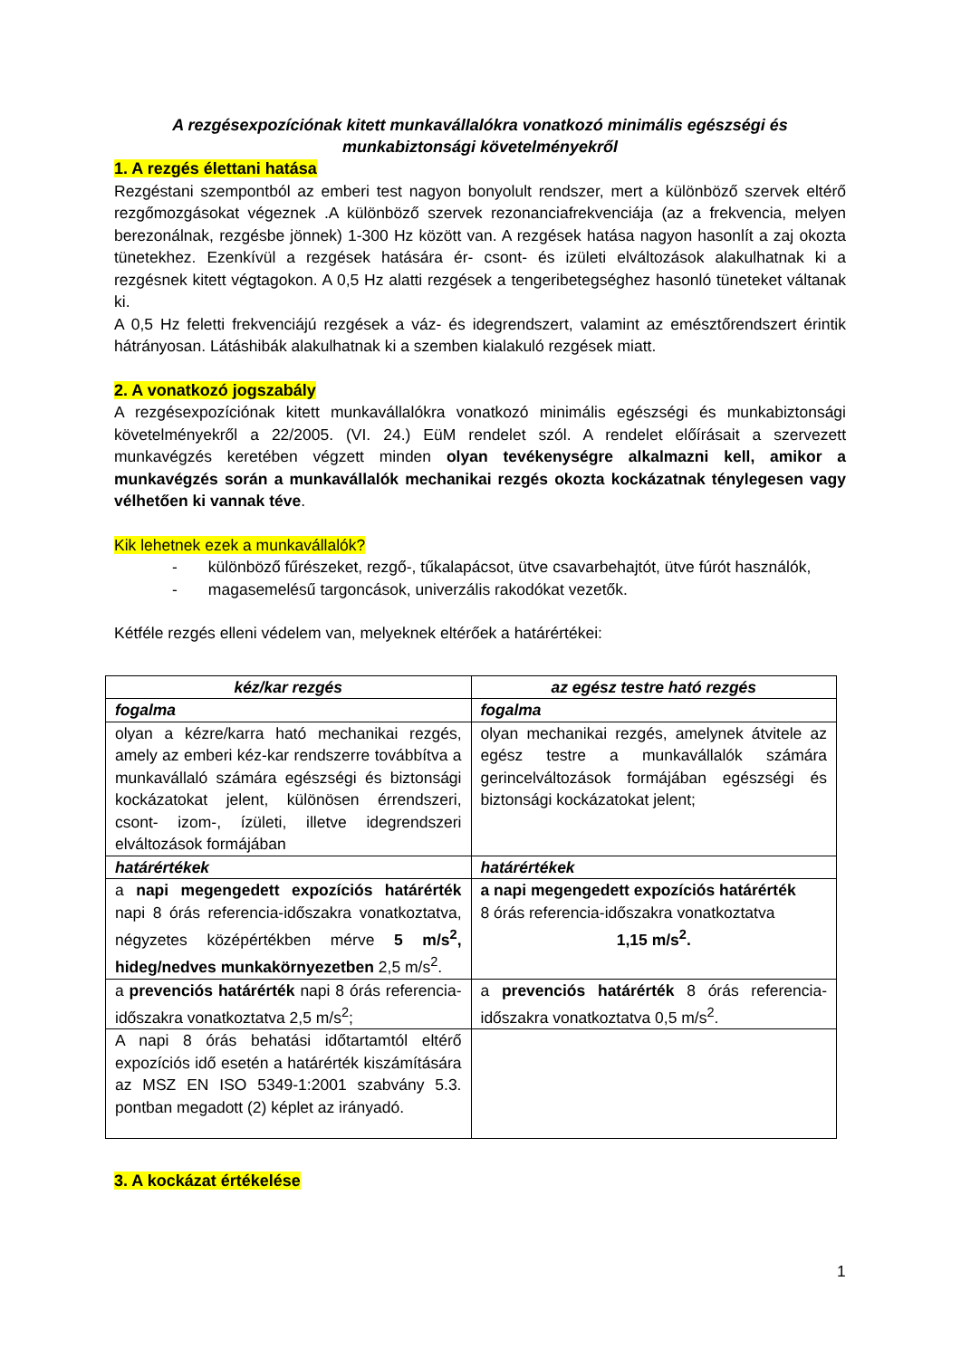A rezgésexpozíciónak kitett munkavállalókra vonatkozó minimális egészségi és munkabiztonsági követelményekről
1. A rezgés élettani hatása
Rezgéstani szempontból az emberi test nagyon bonyolult rendszer, mert a különböző szervek eltérő rezgőmozgásokat végeznek .A különböző szervek rezonanciafrekvenciája (az a frekvencia, melyen berezonálnak, rezgésbe jönnek) 1-300 Hz között van. A rezgések hatása nagyon hasonlít a zaj okozta tünetekhez. Ezenkívül a rezgések hatására ér- csont- és izületi elváltozások alakulhatnak ki a rezgésnek kitett végtagokon. A 0,5 Hz alatti rezgések a tengeribetegséghez hasonló tüneteket váltanak ki.
A 0,5 Hz feletti frekvenciájú rezgések a váz- és idegrendszert, valamint az emésztőrendszert érintik hátrányosan. Látáshibák alakulhatnak ki a szemben kialakuló rezgések miatt.
2. A vonatkozó jogszabály
A rezgésexpozíciónak kitett munkavállalókra vonatkozó minimális egészségi és munkabiztonsági követelményekről a 22/2005. (VI. 24.) EüM rendelet szól. A rendelet előírásait a szervezett munkavégzés keretében végzett minden olyan tevékenységre alkalmazni kell, amikor a munkavégzés során a munkavállalók mechanikai rezgés okozta kockázatnak ténylegesen vagy vélhetően ki vannak téve.
Kik lehetnek ezek a munkavállalók?
- különböző fűrészeket, rezgő-, tűkalapácsot, ütve csavarbehajtót, ütve fúrót használók,
- magasemelésű targoncások, univerzális rakodókat vezetők.
Kétféle rezgés elleni védelem van, melyeknek eltérőek a határértékei:
| kéz/kar rezgés | az egész testre ható rezgés |
| --- | --- |
| fogalma | fogalma |
| olyan a kézre/karra ható mechanikai rezgés, amely az emberi kéz-kar rendszerre továbbítva a munkavállaló számára egészségi és biztonsági kockázatokat jelent, különösen érrendszeri, csont- izom-, ízületi, illetve idegrendszeri elváltozások formájában | olyan mechanikai rezgés, amelynek átvitele az egész testre a munkavállalók számára gerincelváltozások formájában egészségi és biztonsági kockázatokat jelent; |
| határértékek | határértékek |
| a napi megengedett expozíciós határérték napi 8 órás referencia-időszakra vonatkoztatva, négyzetes középértékben mérve 5 m/s<sup>2</sup>, hideg/nedves munkakörnyezetben 2,5 m/s<sup>2</sup>. | a napi megengedett expozíciós határérték 8 órás referencia-időszakra vonatkoztatva 1,15 m/s<sup>2</sup>. |
| a prevenciós határérték napi 8 órás referencia-időszakra vonatkoztatva 2,5 m/s<sup>2</sup>; | a prevenciós határérték 8 órás referencia-időszakra vonatkoztatva 0,5 m/s<sup>2</sup>. |
| A napi 8 órás behatási időtartamtól eltérő expozíciós idő esetén a határérték kiszámítására az MSZ EN ISO 5349-1:2001 szabvány 5.3. pontban megadott (2) képlet az irányadó. | |
3. A kockázat értékelése
1